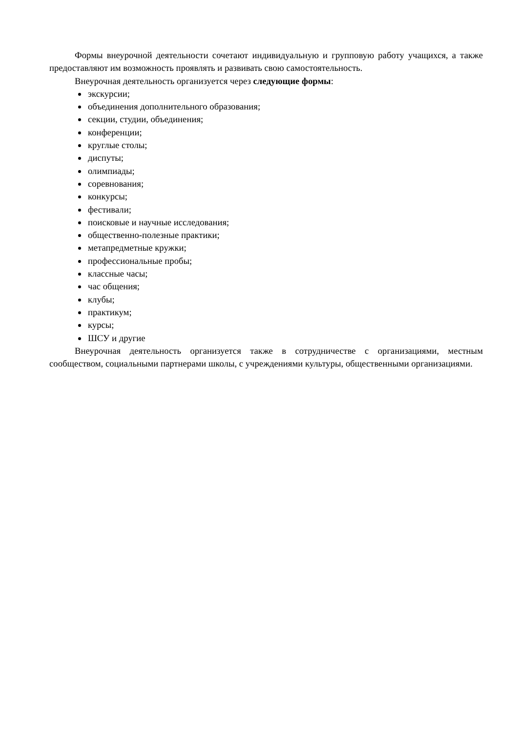Формы внеурочной деятельности сочетают индивидуальную и групповую работу учащихся, а также предоставляют им возможность проявлять и развивать свою самостоятельность.
Внеурочная деятельность организуется через следующие формы:
экскурсии;
объединения дополнительного образования;
секции, студии, объединения;
конференции;
круглые столы;
диспуты;
олимпиады;
соревнования;
конкурсы;
фестивали;
поисковые и научные исследования;
общественно-полезные практики;
метапредметные кружки;
профессиональные пробы;
классные часы;
час общения;
клубы;
практикум;
курсы;
ШСУ и другие
Внеурочная деятельность организуется также в сотрудничестве с организациями, местным сообществом, социальными партнерами школы, с учреждениями культуры, общественными организациями.